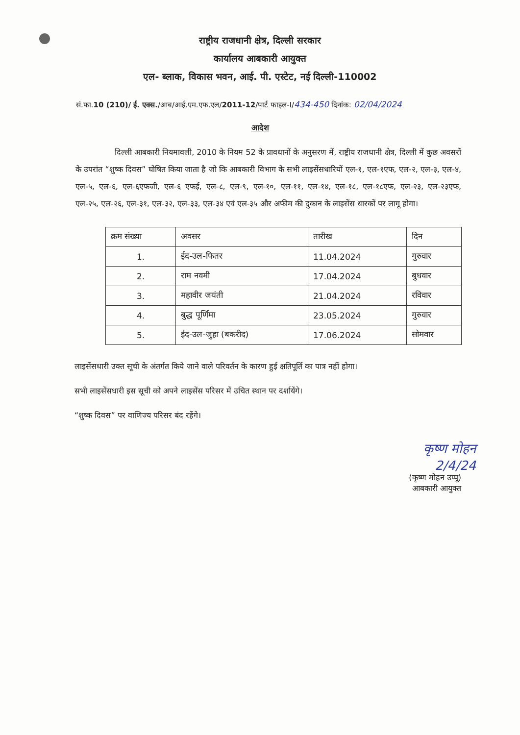राष्ट्रीय राजधानी क्षेत्र, दिल्ली सरकार
कार्यालय आबकारी आयुक्त
एल- ब्लाक, विकास भवन, आई. पी. एस्टेट, नई दिल्ली-110002
सं.फा.10 (210)/ ई. एक्स./आब/आई.एम.एफ.एल/2011-12/पार्ट फाइल-I/434-450 दिनांक: 02/04/2024
आदेश
दिल्ली आबकारी नियमावली, 2010 के नियम 52 के प्रावधानों के अनुसरण में, राष्ट्रीय राजधानी क्षेत्र, दिल्ली में कुछ अवसरों के उपरांत “शुष्क दिवस” घोषित किया जाता है जो कि आबकारी विभाग के सभी लाइसेंसधारियों एल-१, एल-१एफ, एल-२, एल-३, एल-४, एल-५, एल-६, एल-६एफजी, एल-६ एफई, एल-८, एल-९, एल-१०, एल-११, एल-१४, एल-१८, एल-१८एफ, एल-२३, एल-२३एफ, एल-२५, एल-२६, एल-३१, एल-३२, एल-३३, एल-३४ एवं एल-३५ और अफीम की दुकान के लाइसेंस धारकों पर लागू होगा।
| क्रम संख्या | अवसर | तारीख | दिन |
| --- | --- | --- | --- |
| 1. | ईद-उल-फितर | 11.04.2024 | गुरुवार |
| 2. | राम नवमी | 17.04.2024 | बुधवार |
| 3. | महावीर जयंती | 21.04.2024 | रविवार |
| 4. | बुद्ध पूर्णिमा | 23.05.2024 | गुरुवार |
| 5. | ईद-उल-जुहा (बकरीद) | 17.06.2024 | सोमवार |
लाइसेंसधारी उक्त सूची के अंतर्गत किये जाने वाले परिवर्तन के कारण हुई क्षतिपूर्ति का पात्र नहीं होगा।
सभी लाइसेंसधारी इस सूची को अपने लाइसेंस परिसर में उचित स्थान पर दर्शायेंगे।
“शुष्क दिवस” पर वाणिज्य परिसर बंद रहेंगे।
कृष्ण मोहन
2/4/24
(कृष्ण मोहन उप्पू)
आबकारी आयुक्त